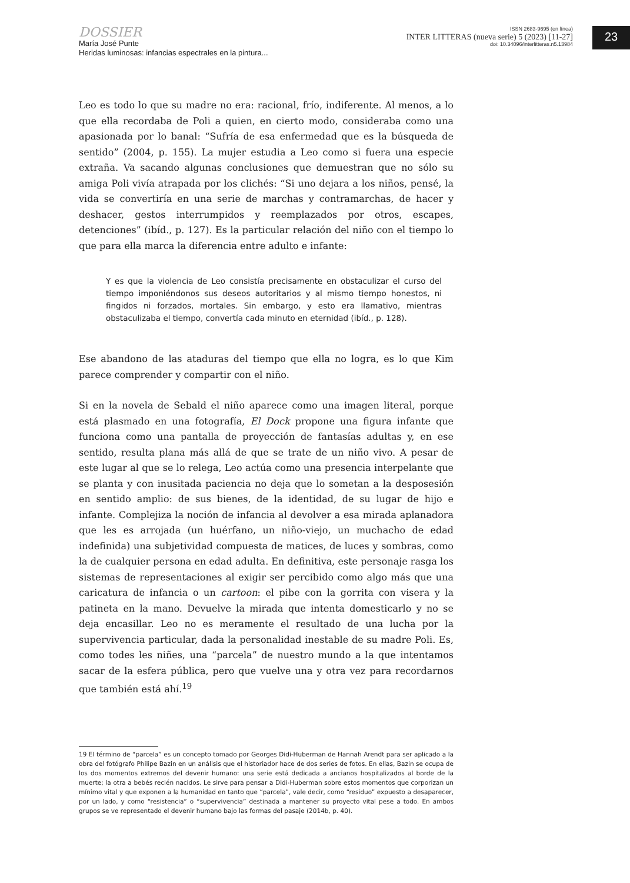DOSSIER
María José Punte
Heridas luminosas: infancias espectrales en la pintura...
ISSN 2683-9695 (en línea)
INTER LITTERAS (nueva serie) 5 (2023) [11-27]
doi: 10.34096/interlitteras.n5.13984
23
Leo es todo lo que su madre no era: racional, frío, indiferente. Al menos, a lo que ella recordaba de Poli a quien, en cierto modo, consideraba como una apasionada por lo banal: “Sufría de esa enfermedad que es la búsqueda de sentido” (2004, p. 155). La mujer estudia a Leo como si fuera una especie extraña. Va sacando algunas conclusiones que demuestran que no sólo su amiga Poli vivía atrapada por los clichés: “Si uno dejara a los niños, pensé, la vida se convertiría en una serie de marchas y contramarchas, de hacer y deshacer, gestos interrumpidos y reemplazados por otros, escapes, detenciones” (ibíd., p. 127). Es la particular relación del niño con el tiempo lo que para ella marca la diferencia entre adulto e infante:
Y es que la violencia de Leo consistía precisamente en obstaculizar el curso del tiempo imponiéndonos sus deseos autoritarios y al mismo tiempo honestos, ni fingidos ni forzados, mortales. Sin embargo, y esto era llamativo, mientras obstaculizaba el tiempo, convertía cada minuto en eternidad (ibíd., p. 128).
Ese abandono de las ataduras del tiempo que ella no logra, es lo que Kim parece comprender y compartir con el niño.
Si en la novela de Sebald el niño aparece como una imagen literal, porque está plasmado en una fotografía, El Dock propone una figura infante que funciona como una pantalla de proyección de fantasías adultas y, en ese sentido, resulta plana más allá de que se trate de un niño vivo. A pesar de este lugar al que se lo relega, Leo actúa como una presencia interpelante que se planta y con inusitada paciencia no deja que lo sometan a la desposesión en sentido amplio: de sus bienes, de la identidad, de su lugar de hijo e infante. Complejiza la noción de infancia al devolver a esa mirada aplanadora que les es arrojada (un huérfano, un niño-viejo, un muchacho de edad indefinida) una subjetividad compuesta de matices, de luces y sombras, como la de cualquier persona en edad adulta. En definitiva, este personaje rasga los sistemas de representaciones al exigir ser percibido como algo más que una caricatura de infancia o un cartoon: el pibe con la gorrita con visera y la patineta en la mano. Devuelve la mirada que intenta domesticarlo y no se deja encasillar. Leo no es meramente el resultado de una lucha por la supervivencia particular, dada la personalidad inestable de su madre Poli. Es, como todes les niñes, una “parcela” de nuestro mundo a la que intentamos sacar de la esfera pública, pero que vuelve una y otra vez para recordarnos que también está ahí.<sup>19</sup>
19 El término de “parcela” es un concepto tomado por Georges Didi-Huberman de Hannah Arendt para ser aplicado a la obra del fotógrafo Philipe Bazin en un análisis que el historiador hace de dos series de fotos. En ellas, Bazin se ocupa de los dos momentos extremos del devenir humano: una serie está dedicada a ancianos hospitalizados al borde de la muerte; la otra a bebés recién nacidos. Le sirve para pensar a Didi-Huberman sobre estos momentos que corporizan un mínimo vital y que exponen a la humanidad en tanto que “parcela”, vale decir, como “residuo” expuesto a desaparecer, por un lado, y como “resistencia” o “supervivencia” destinada a mantener su proyecto vital pese a todo. En ambos grupos se ve representado el devenir humano bajo las formas del pasaje (2014b, p. 40).